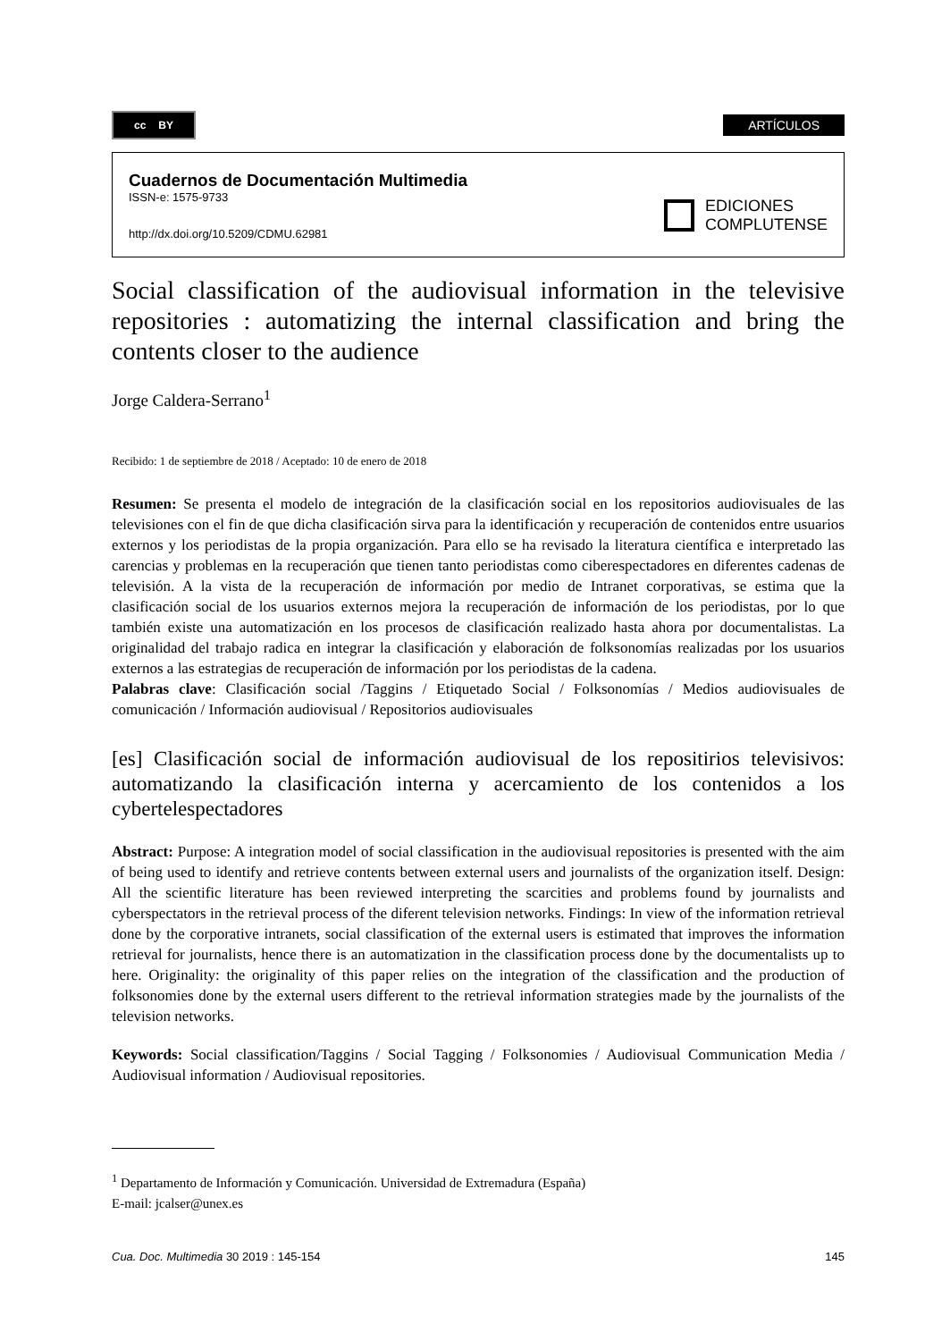cc BY
ARTÍCULOS
Cuadernos de Documentación Multimedia
ISSN-e: 1575-9733
http://dx.doi.org/10.5209/CDMU.62981
EDICIONES
COMPLUTENSE
Social classification of the audiovisual information in the televisive repositories : automatizing the internal classification and bring the contents closer to the audience
Jorge Caldera-Serrano<sup>1</sup>
Recibido: 1 de septiembre de 2018 / Aceptado: 10 de enero de 2018
Resumen: Se presenta el modelo de integración de la clasificación social en los repositorios audiovisuales de las televisiones con el fin de que dicha clasificación sirva para la identificación y recuperación de contenidos entre usuarios externos y los periodistas de la propia organización. Para ello se ha revisado la literatura científica e interpretado las carencias y problemas en la recuperación que tienen tanto periodistas como ciberespectadores en diferentes cadenas de televisión. A la vista de la recuperación de información por medio de Intranet corporativas, se estima que la clasificación social de los usuarios externos mejora la recuperación de información de los periodistas, por lo que también existe una automatización en los procesos de clasificación realizado hasta ahora por documentalistas. La originalidad del trabajo radica en integrar la clasificación y elaboración de folksonomías realizadas por los usuarios externos a las estrategias de recuperación de información por los periodistas de la cadena.
Palabras clave: Clasificación social /Taggins / Etiquetado Social / Folksonomías / Medios audiovisuales de comunicación / Información audiovisual / Repositorios audiovisuales
[es] Clasificación social de información audiovisual de los repositirios televisivos: automatizando la clasificación interna y acercamiento de los contenidos a los cybertelespectadores
Abstract: Purpose: A integration model of social classification in the audiovisual repositories is presented with the aim of being used to identify and retrieve contents between external users and journalists of the organization itself. Design: All the scientific literature has been reviewed interpreting the scarcities and problems found by journalists and cyberspectators in the retrieval process of the diferent television networks. Findings: In view of the information retrieval done by the corporative intranets, social classification of the external users is estimated that improves the information retrieval for journalists, hence there is an automatization in the classification process done by the documentalists up to here. Originality: the originality of this paper relies on the integration of the classification and the production of folksonomies done by the external users different to the retrieval information strategies made by the journalists of the television networks.
Keywords: Social classification/Taggins / Social Tagging / Folksonomies / Audiovisual Communication Media / Audiovisual information / Audiovisual repositories.
<sup>1</sup> Departamento de Información y Comunicación. Universidad de Extremadura (España)
E-mail: jcalser@unex.es
Cua. Doc. Multimedia 30 2019 : 145-154 145